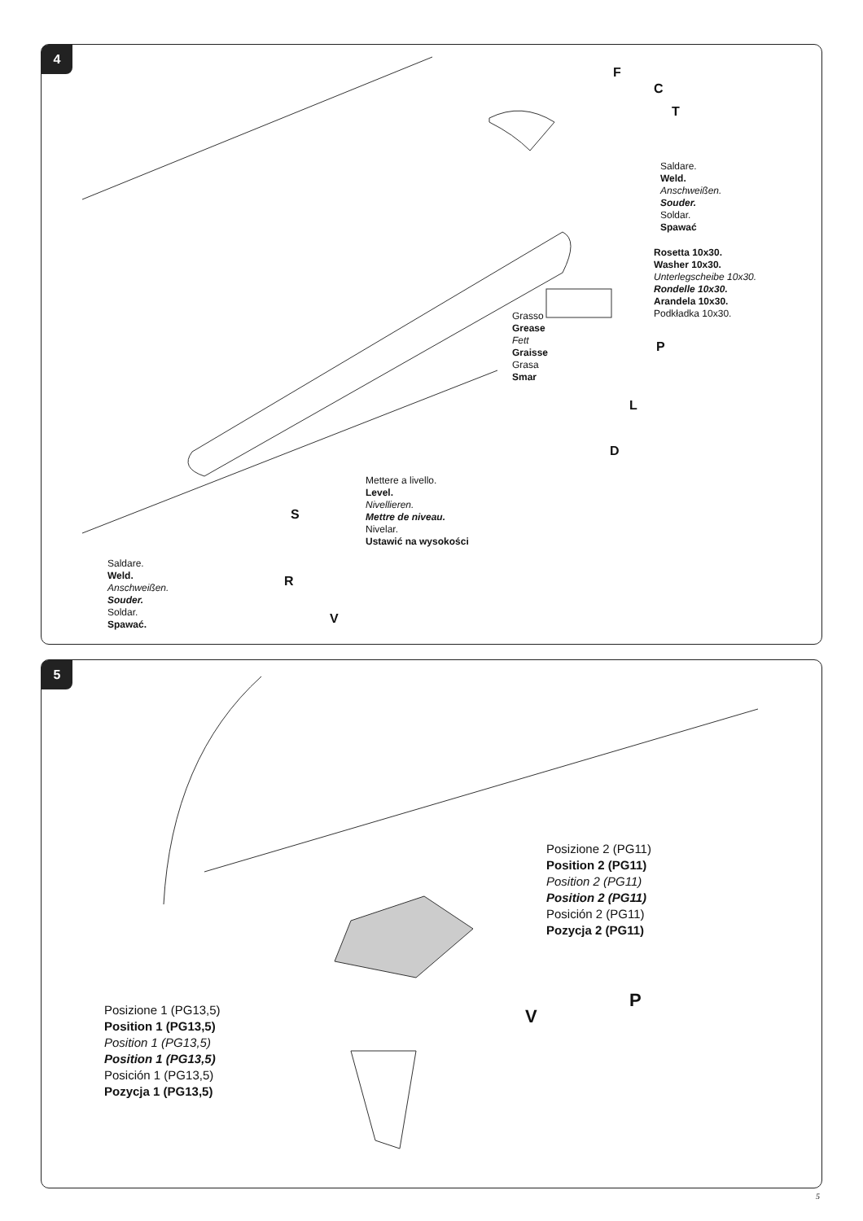4
F
C
T
Saldare.
Weld.
Anschweißen.
Souder.
Soldar.
Spawać
Rosetta 10x30.
Washer 10x30.
Unterlegscheibe 10x30.
Rondelle 10x30.
Arandela 10x30.
Podkładka 10x30.
Grasso
Grease
Fett
Graisse
Grasa
Smar
P
L
D
Mettere a livello.
Level.
Nivellieren.
Mettre de niveau.
Nivelar.
Ustawić na wysokości
S
R
Saldare.
Weld.
Anschweißen.
Souder.
Soldar.
Spawać.
V
5
Posizione 2 (PG11)
Position 2 (PG11)
Position 2 (PG11)
Position 2 (PG11)
Posición 2 (PG11)
Pozycja 2 (PG11)
P
V
Posizione 1 (PG13,5)
Position 1 (PG13,5)
Position 1 (PG13,5)
Position 1 (PG13,5)
Posición 1 (PG13,5)
Pozycja 1 (PG13,5)
5